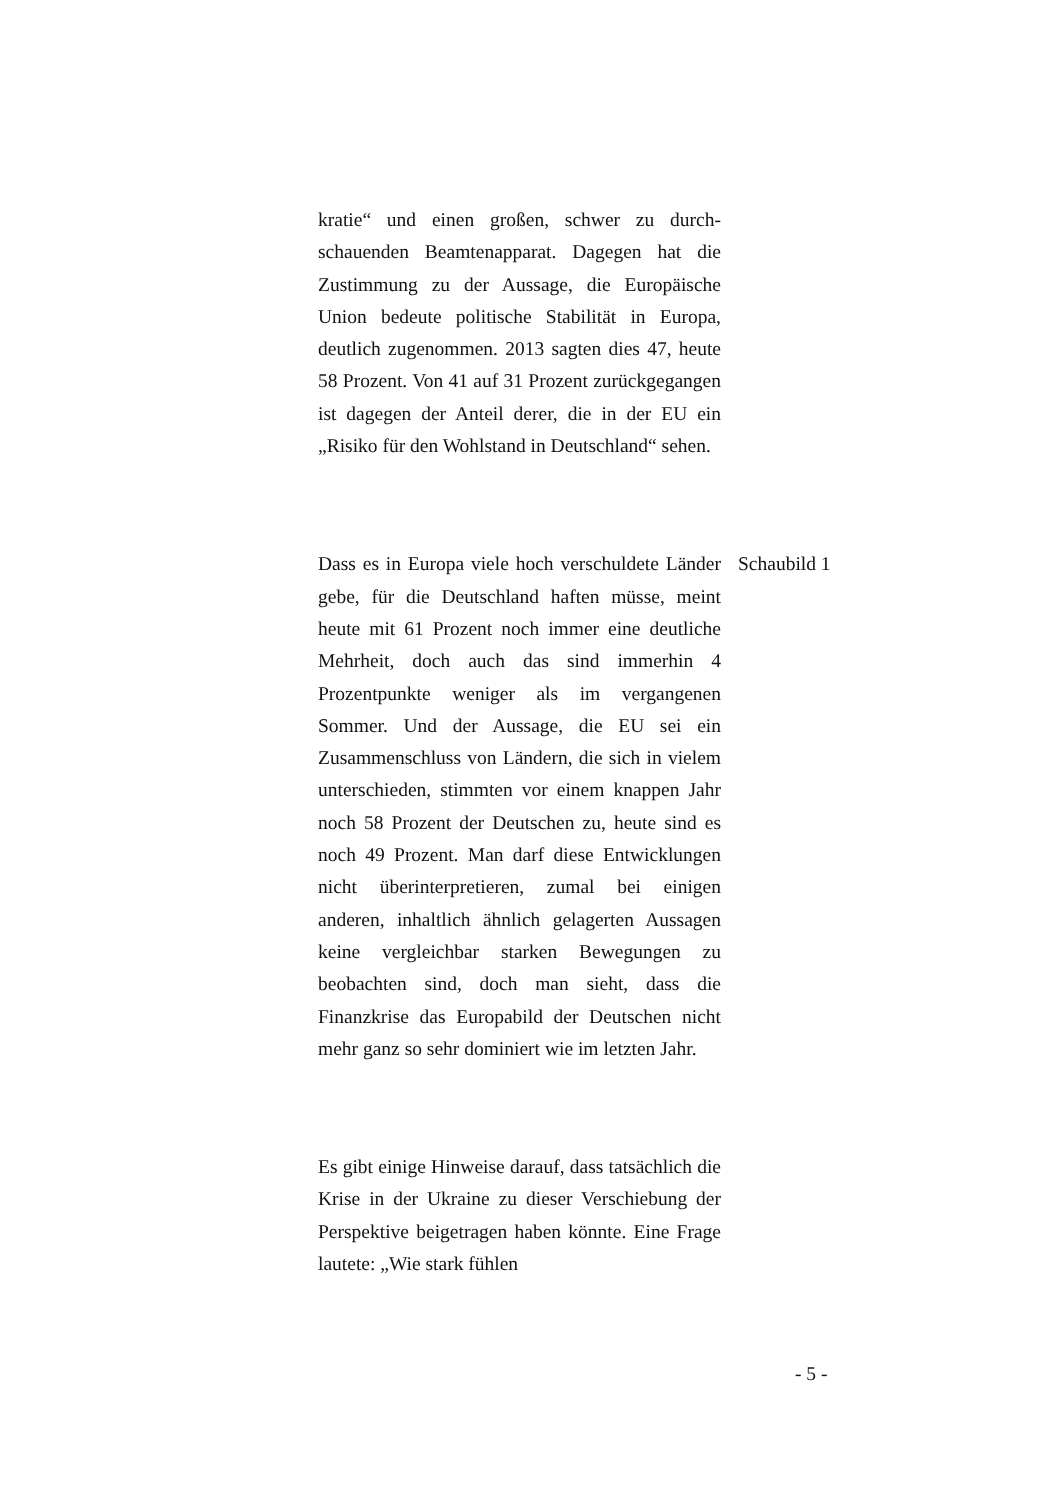kratie“ und einen großen, schwer zu durch­schauenden Beamtenapparat. Dagegen hat die Zustimmung zu der Aussage, die Europäische Union bedeute politische Stabilität in Europa, deutlich zugenommen. 2013 sagten dies 47, heute 58 Prozent. Von 41 auf 31 Prozent zu­rückgegangen ist dagegen der Anteil derer, die in der EU ein „Risiko für den Wohlstand in Deutschland“ sehen.
Dass es in Europa viele hoch verschuldete Länder gebe, für die Deutschland haften müs­se, meint heute mit 61 Prozent noch immer eine deutliche Mehrheit, doch auch das sind immerhin 4 Prozentpunkte weniger als im ver­gangenen Sommer. Und der Aussage, die EU sei ein Zusammenschluss von Ländern, die sich in vielem unterschieden, stimmten vor ei­nem knappen Jahr noch 58 Prozent der Deut­schen zu, heute sind es noch 49 Prozent. Man darf diese Entwicklungen nicht überinterpre­tieren, zumal bei einigen anderen, inhaltlich ähnlich gelagerten Aussagen keine vergleich­bar starken Bewegungen zu beobachten sind, doch man sieht, dass die Finanzkrise das Eu­ropabild der Deutschen nicht mehr ganz so sehr dominiert wie im letzten Jahr.
Schaubild 1
Es gibt einige Hinweise darauf, dass tatsäch­lich die Krise in der Ukraine zu dieser Ver­schiebung der Perspektive beigetragen haben könnte. Eine Frage lautete: „Wie stark fühlen
- 5 -